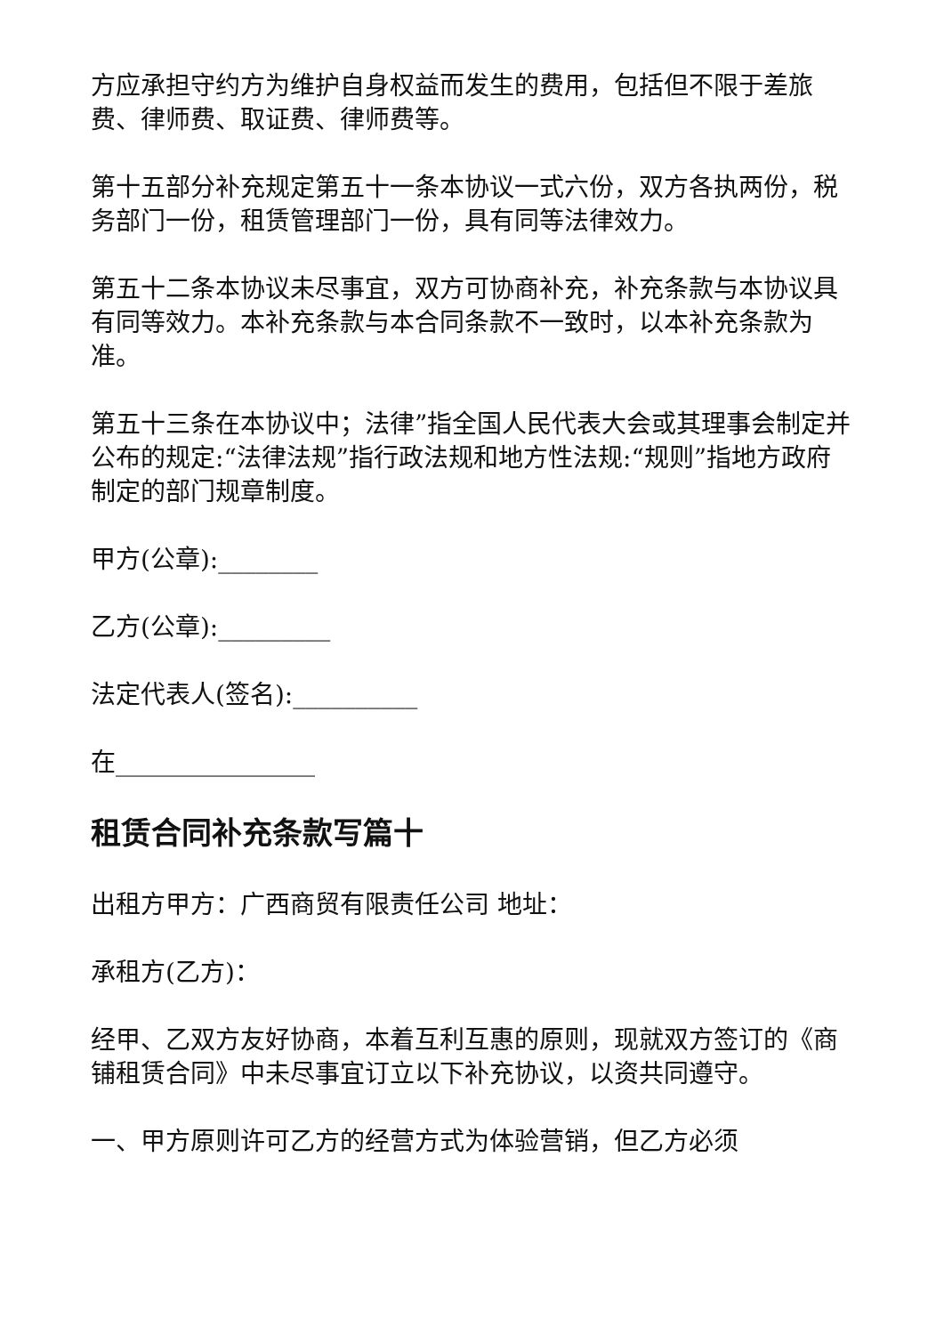方应承担守约方为维护自身权益而发生的费用，包括但不限于差旅费、律师费、取证费、律师费等。
第十五部分补充规定第五十一条本协议一式六份，双方各执两份，税务部门一份，租赁管理部门一份，具有同等法律效力。
第五十二条本协议未尽事宜，双方可协商补充，补充条款与本协议具有同等效力。本补充条款与本合同条款不一致时，以本补充条款为准。
第五十三条在本协议中；法律”指全国人民代表大会或其理事会制定并公布的规定:“法律法规”指行政法规和地方性法规:“规则”指地方政府制定的部门规章制度。
甲方(公章):________
乙方(公章):_________
法定代表人(签名):__________
在________________
租赁合同补充条款写篇十
出租方甲方：广西商贸有限责任公司 地址：
承租方(乙方)：
经甲、乙双方友好协商，本着互利互惠的原则，现就双方签订的《商铺租赁合同》中未尽事宜订立以下补充协议，以资共同遵守。
一、甲方原则许可乙方的经营方式为体验营销，但乙方必须